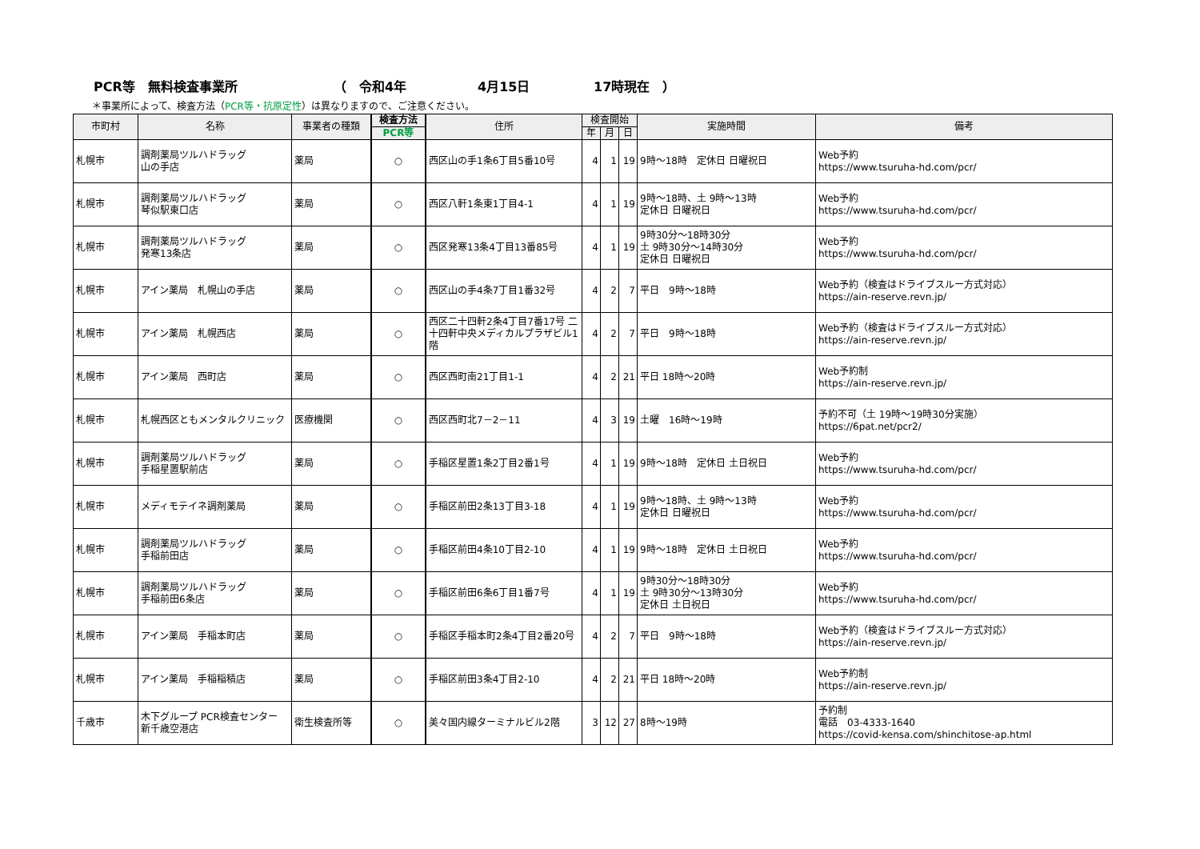PCR等　無料検査事業所 （　令和4年 4月15日 17時現在　）
＊事業所によって、検査方法（PCR等・抗原定性）は異なりますので、ご注意ください。
| 市町村 | 名称 | 事業者の種類 | 検査方法 | 住所 | 検査開始 | | | 実施時間 | 備考 |
| --- | --- | --- | --- | --- | --- | --- | --- | --- | --- |
| | | | PCR等 | | 年 | 月 | 日 | | |
| 札幌市 | 調剤薬局ツルハドラッグ 山の手店 | 薬局 | ○ | 西区山の手1条6丁目5番10号 | 4 | 1 | 19 | 9時～18時 定休日 日曜祝日 | Web予約 https://www.tsuruha-hd.com/pcr/ |
| 札幌市 | 調剤薬局ツルハドラッグ 琴似駅東口店 | 薬局 | ○ | 西区八軒1条東1丁目4-1 | 4 | 1 | 19 | 9時～18時、土 9時～13時 定休日 日曜祝日 | Web予約 https://www.tsuruha-hd.com/pcr/ |
| 札幌市 | 調剤薬局ツルハドラッグ 発寒13条店 | 薬局 | ○ | 西区発寒13条4丁目13番85号 | 4 | 1 | 19 | 9時30分～18時30分 土 9時30分～14時30分 定休日 日曜祝日 | Web予約 https://www.tsuruha-hd.com/pcr/ |
| 札幌市 | アイン薬局 札幌山の手店 | 薬局 | ○ | 西区山の手4条7丁目1番32号 | 4 | 2 | 7 | 平日 9時～18時 | Web予約（検査はドライブスルー方式対応） https://ain-reserve.revn.jp/ |
| 札幌市 | アイン薬局 札幌西店 | 薬局 | ○ | 西区二十四軒2条4丁目7番17号 二十四軒中央メディカルプラザビル1階 | 4 | 2 | 7 | 平日 9時～18時 | Web予約（検査はドライブスルー方式対応） https://ain-reserve.revn.jp/ |
| 札幌市 | アイン薬局 西町店 | 薬局 | ○ | 西区西町南21丁目1-1 | 4 | 2 | 21 | 平日 18時～20時 | Web予約制 https://ain-reserve.revn.jp/ |
| 札幌市 | 札幌西区ともメンタルクリニック | 医療機関 | ○ | 西区西町北7－2－11 | 4 | 3 | 19 | 土曜 16時～19時 | 予約不可（土 19時～19時30分実施） https://6pat.net/pcr2/ |
| 札幌市 | 調剤薬局ツルハドラッグ 手稲星置駅前店 | 薬局 | ○ | 手稲区星置1条2丁目2番1号 | 4 | 1 | 19 | 9時～18時 定休日 土日祝日 | Web予約 https://www.tsuruha-hd.com/pcr/ |
| 札幌市 | メディモテイネ調剤薬局 | 薬局 | ○ | 手稲区前田2条13丁目3-18 | 4 | 1 | 19 | 9時～18時、土 9時～13時 定休日 日曜祝日 | Web予約 https://www.tsuruha-hd.com/pcr/ |
| 札幌市 | 調剤薬局ツルハドラッグ 手稲前田店 | 薬局 | ○ | 手稲区前田4条10丁目2-10 | 4 | 1 | 19 | 9時～18時 定休日 土日祝日 | Web予約 https://www.tsuruha-hd.com/pcr/ |
| 札幌市 | 調剤薬局ツルハドラッグ 手稲前田6条店 | 薬局 | ○ | 手稲区前田6条6丁目1番7号 | 4 | 1 | 19 | 9時30分～18時30分 土 9時30分～13時30分 定休日 土日祝日 | Web予約 https://www.tsuruha-hd.com/pcr/ |
| 札幌市 | アイン薬局 手稲本町店 | 薬局 | ○ | 手稲区手稲本町2条4丁目2番20号 | 4 | 2 | 7 | 平日 9時～18時 | Web予約（検査はドライブスルー方式対応） https://ain-reserve.revn.jp/ |
| 札幌市 | アイン薬局 手稲稲積店 | 薬局 | ○ | 手稲区前田3条4丁目2-10 | 4 | 2 | 21 | 平日 18時～20時 | Web予約制 https://ain-reserve.revn.jp/ |
| 千歳市 | 木下グループ PCR検査センター 新千歳空港店 | 衛生検査所等 | ○ | 美々国内線ターミナルビル2階 | 3 | 12 | 27 | 8時～19時 | 予約制 電話 03-4333-1640 https://covid-kensa.com/shinchitose-ap.html |